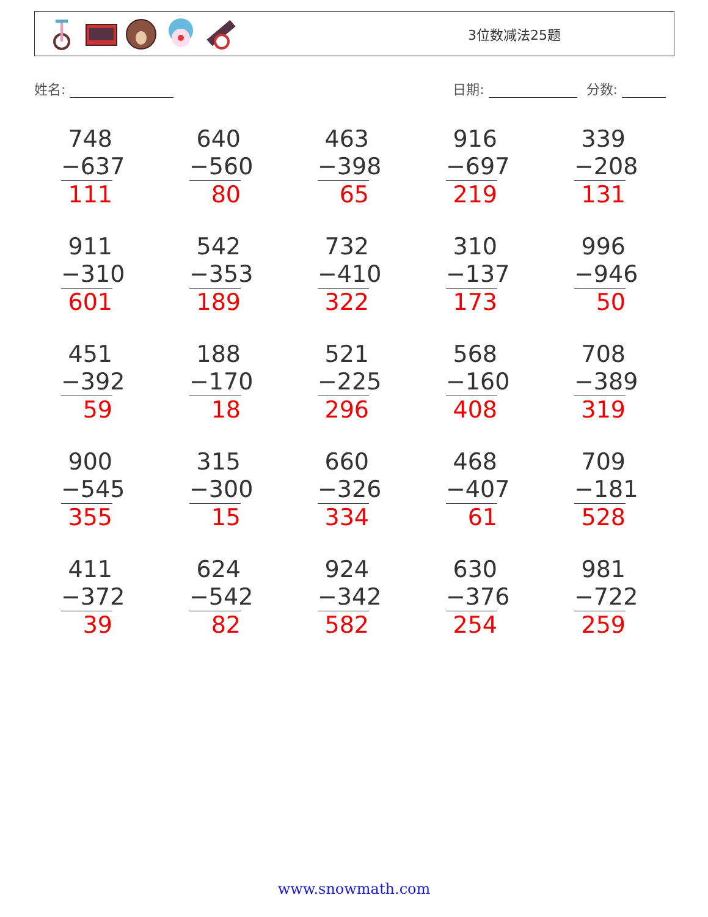3位数减法25题
姓名: 日期: 分数:
| 748 −637 111 | 640 −560 80 | 463 −398 65 | 916 −697 219 | 339 −208 131 |
| 911 −310 601 | 542 −353 189 | 732 −410 322 | 310 −137 173 | 996 −946 50 |
| 451 −392 59 | 188 −170 18 | 521 −225 296 | 568 −160 408 | 708 −389 319 |
| 900 −545 355 | 315 −300 15 | 660 −326 334 | 468 −407 61 | 709 −181 528 |
| 411 −372 39 | 624 −542 82 | 924 −342 582 | 630 −376 254 | 981 −722 259 |
www.snowmath.com